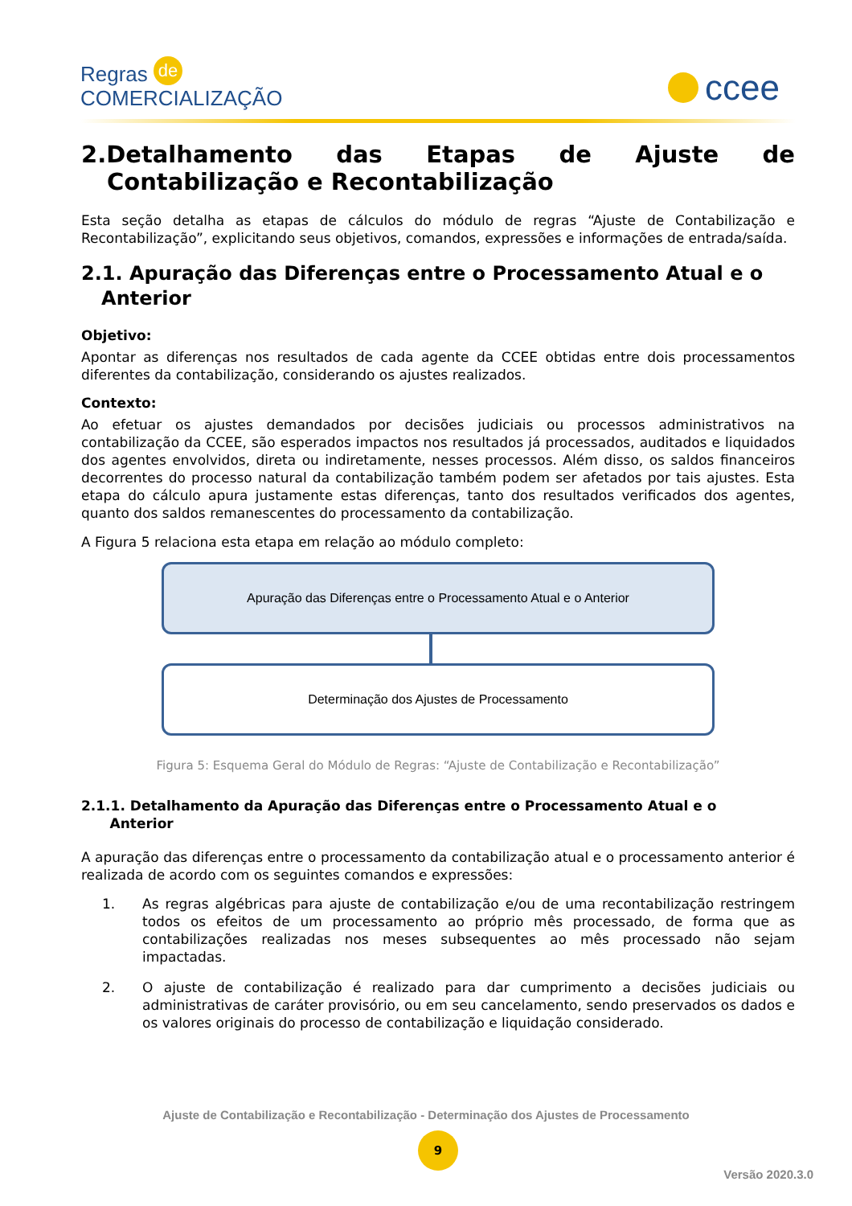Regras de
COMERCIALIZAÇÃO
ccee
2.Detalhamento das Etapas de Ajuste de
Contabilização e Recontabilização
Esta seção detalha as etapas de cálculos do módulo de regras “Ajuste de Contabilização e Recontabilização”, explicitando seus objetivos, comandos, expressões e informações de entrada/saída.
2.1. Apuração das Diferenças entre o Processamento Atual e o
Anterior
Objetivo:
Apontar as diferenças nos resultados de cada agente da CCEE obtidas entre dois processamentos diferentes da contabilização, considerando os ajustes realizados.
Contexto:
Ao efetuar os ajustes demandados por decisões judiciais ou processos administrativos na contabilização da CCEE, são esperados impactos nos resultados já processados, auditados e liquidados dos agentes envolvidos, direta ou indiretamente, nesses processos. Além disso, os saldos financeiros decorrentes do processo natural da contabilização também podem ser afetados por tais ajustes. Esta etapa do cálculo apura justamente estas diferenças, tanto dos resultados verificados dos agentes, quanto dos saldos remanescentes do processamento da contabilização.
A Figura 5 relaciona esta etapa em relação ao módulo completo:
Apuração das Diferenças entre o Processamento Atual e o Anterior
Determinação dos Ajustes de Processamento
Figura 5: Esquema Geral do Módulo de Regras: “Ajuste de Contabilização e Recontabilização”
2.1.1. Detalhamento da Apuração das Diferenças entre o Processamento Atual e o
Anterior
A apuração das diferenças entre o processamento da contabilização atual e o processamento anterior é realizada de acordo com os seguintes comandos e expressões:
1. As regras algébricas para ajuste de contabilização e/ou de uma recontabilização restringem todos os efeitos de um processamento ao próprio mês processado, de forma que as contabilizações realizadas nos meses subsequentes ao mês processado não sejam impactadas.
2. O ajuste de contabilização é realizado para dar cumprimento a decisões judiciais ou administrativas de caráter provisório, ou em seu cancelamento, sendo preservados os dados e os valores originais do processo de contabilização e liquidação considerado.
Ajuste de Contabilização e Recontabilização - Determinação dos Ajustes de Processamento
9
Versão 2020.3.0